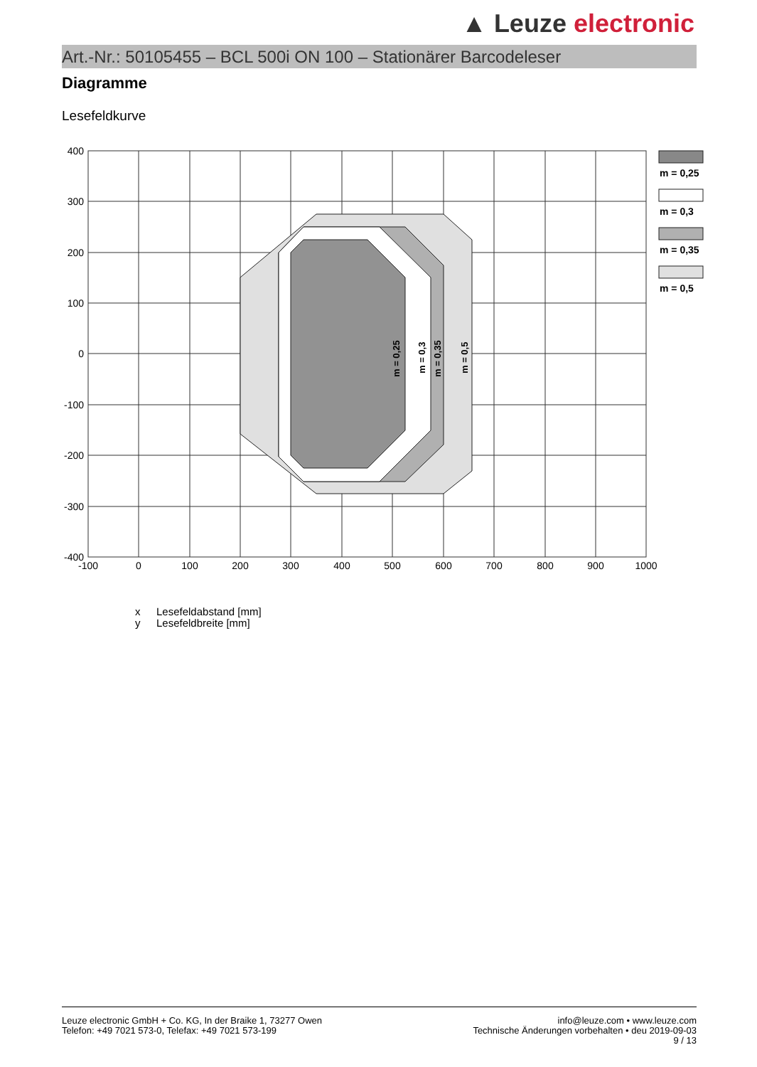▲ Leuze electronic
Art.-Nr.: 50105455 – BCL 500i ON 100 – Stationärer Barcodeleser
Diagramme
Lesefeldkurve
m = 0,25
m = 0,3
m = 0,35
m = 0,5
400
300
200
100
0
-100
-200
-300
-400
-100
0
100
200
300
400
500
600
700
800
900
1000
m = 0,25
m = 0,3
m = 0,35
m = 0,5
x Lesefeldabstand [mm]
y Lesefeldbreite [mm]
Leuze electronic GmbH + Co. KG, In der Braike 1, 73277 Owen
Telefon: +49 7021 573-0, Telefax: +49 7021 573-199
info@leuze.com • www.leuze.com
Technische Änderungen vorbehalten • deu 2019-09-03
9 / 13